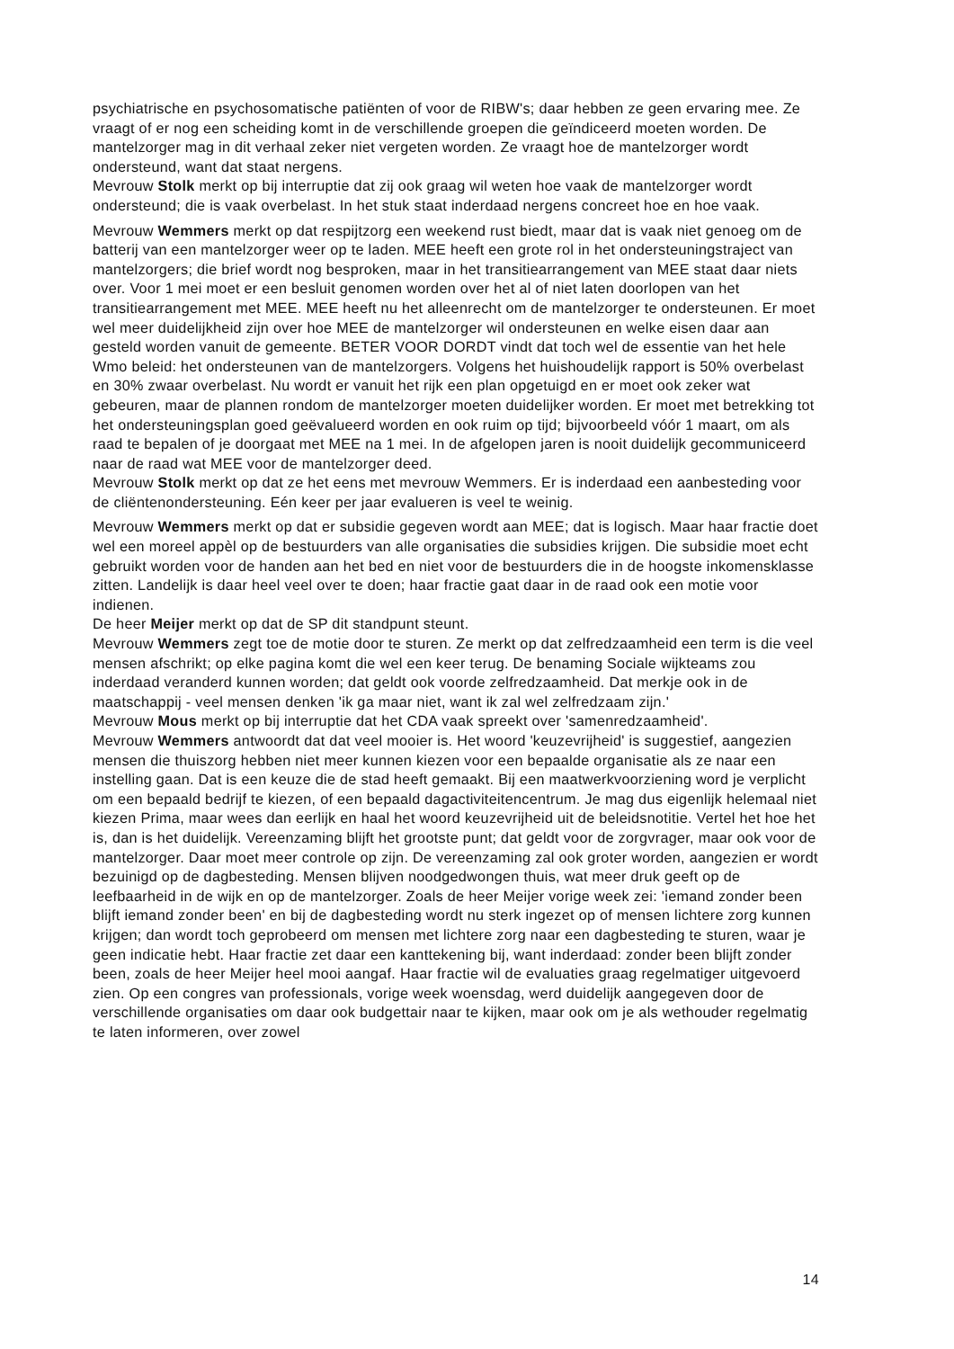psychiatrische en psychosomatische patiënten of voor de RIBW's; daar hebben ze geen ervaring mee. Ze vraagt of er nog een scheiding komt in de verschillende groepen die geïndiceerd moeten worden. De mantelzorger mag in dit verhaal zeker niet vergeten worden. Ze vraagt hoe de mantelzorger wordt ondersteund, want dat staat nergens.
Mevrouw Stolk merkt op bij interruptie dat zij ook graag wil weten hoe vaak de mantelzorger wordt ondersteund; die is vaak overbelast. In het stuk staat inderdaad nergens concreet hoe en hoe vaak.
Mevrouw Wemmers merkt op dat respijtzorg een weekend rust biedt, maar dat is vaak niet genoeg om de batterij van een mantelzorger weer op te laden. MEE heeft een grote rol in het ondersteuningstraject van mantelzorgers; die brief wordt nog besproken, maar in het transitiearrangement van MEE staat daar niets over. Voor 1 mei moet er een besluit genomen worden over het al of niet laten doorlopen van het transitiearrangement met MEE. MEE heeft nu het alleenrecht om de mantelzorger te ondersteunen. Er moet wel meer duidelijkheid zijn over hoe MEE de mantelzorger wil ondersteunen en welke eisen daar aan gesteld worden vanuit de gemeente. BETER VOOR DORDT vindt dat toch wel de essentie van het hele Wmo beleid: het ondersteunen van de mantelzorgers. Volgens het huishoudelijk rapport is 50% overbelast en 30% zwaar overbelast. Nu wordt er vanuit het rijk een plan opgetuigd en er moet ook zeker wat gebeuren, maar de plannen rondom de mantelzorger moeten duidelijker worden. Er moet met betrekking tot het ondersteuningsplan goed geëvalueerd worden en ook ruim op tijd; bijvoorbeeld vóór 1 maart, om als raad te bepalen of je doorgaat met MEE na 1 mei. In de afgelopen jaren is nooit duidelijk gecommuniceerd naar de raad wat MEE voor de mantelzorger deed.
Mevrouw Stolk merkt op dat ze het eens met mevrouw Wemmers. Er is inderdaad een aanbesteding voor de cliëntenondersteuning. Eén keer per jaar evalueren is veel te weinig.
Mevrouw Wemmers merkt op dat er subsidie gegeven wordt aan MEE; dat is logisch. Maar haar fractie doet wel een moreel appèl op de bestuurders van alle organisaties die subsidies krijgen. Die subsidie moet echt gebruikt worden voor de handen aan het bed en niet voor de bestuurders die in de hoogste inkomensklasse zitten. Landelijk is daar heel veel over te doen; haar fractie gaat daar in de raad ook een motie voor indienen.
De heer Meijer merkt op dat de SP dit standpunt steunt.
Mevrouw Wemmers zegt toe de motie door te sturen. Ze merkt op dat zelfredzaamheid een term is die veel mensen afschrikt; op elke pagina komt die wel een keer terug. De benaming Sociale wijkteams zou inderdaad veranderd kunnen worden; dat geldt ook voorde zelfredzaamheid. Dat merkje ook in de maatschappij - veel mensen denken 'ik ga maar niet, want ik zal wel zelfredzaam zijn.'
Mevrouw Mous merkt op bij interruptie dat het CDA vaak spreekt over 'samenredzaamheid'.
Mevrouw Wemmers antwoordt dat dat veel mooier is. Het woord 'keuzevrijheid' is suggestief, aangezien mensen die thuiszorg hebben niet meer kunnen kiezen voor een bepaalde organisatie als ze naar een instelling gaan. Dat is een keuze die de stad heeft gemaakt. Bij een maatwerkvoorziening word je verplicht om een bepaald bedrijf te kiezen, of een bepaald dagactiviteitencentrum. Je mag dus eigenlijk helemaal niet kiezen Prima, maar wees dan eerlijk en haal het woord keuzevrijheid uit de beleidsnotitie. Vertel het hoe het is, dan is het duidelijk. Vereenzaming blijft het grootste punt; dat geldt voor de zorgvrager, maar ook voor de mantelzorger. Daar moet meer controle op zijn. De vereenzaming zal ook groter worden, aangezien er wordt bezuinigd op de dagbesteding. Mensen blijven noodgedwongen thuis, wat meer druk geeft op de leefbaarheid in de wijk en op de mantelzorger. Zoals de heer Meijer vorige week zei: 'iemand zonder been blijft iemand zonder been' en bij de dagbesteding wordt nu sterk ingezet op of mensen lichtere zorg kunnen krijgen; dan wordt toch geprobeerd om mensen met lichtere zorg naar een dagbesteding te sturen, waar je geen indicatie hebt. Haar fractie zet daar een kanttekening bij, want inderdaad: zonder been blijft zonder been, zoals de heer Meijer heel mooi aangaf. Haar fractie wil de evaluaties graag regelmatiger uitgevoerd zien. Op een congres van professionals, vorige week woensdag, werd duidelijk aangegeven door de verschillende organisaties om daar ook budgettair naar te kijken, maar ook om je als wethouder regelmatig te laten informeren, over zowel
14